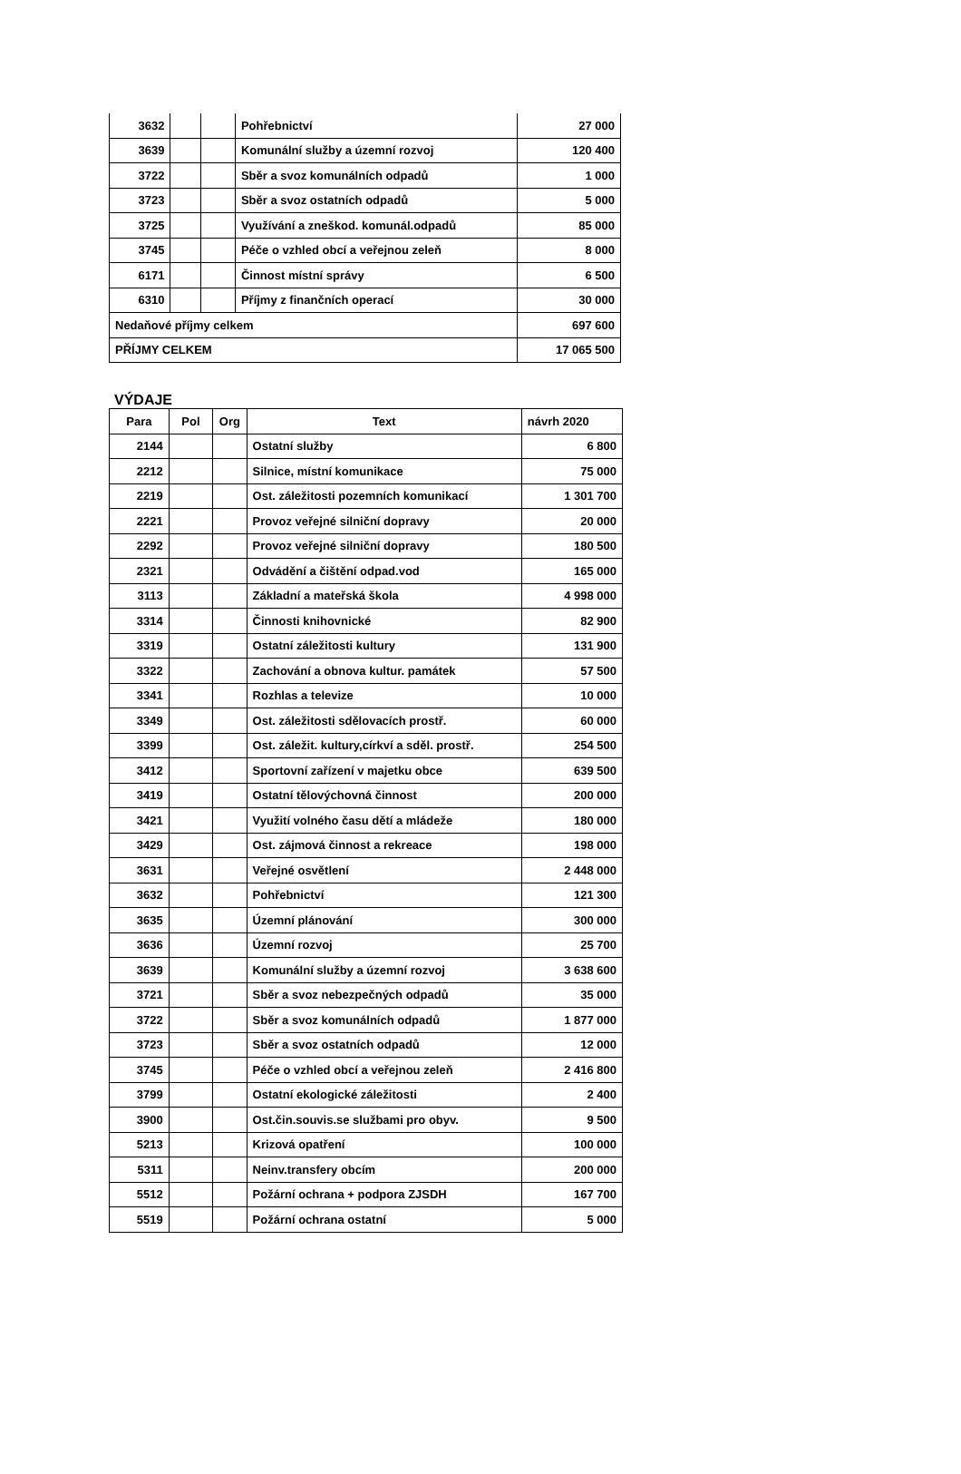| 3632 | | | Pohřebnictví | 27 000 |
| 3639 | | | Komunální služby a územní rozvoj | 120 400 |
| 3722 | | | Sběr a svoz komunálních odpadů | 1 000 |
| 3723 | | | Sběr a svoz ostatních odpadů | 5 000 |
| 3725 | | | Využívání a zneškod. komunál.odpadů | 85 000 |
| 3745 | | | Péče o vzhled obcí a veřejnou zeleň | 8 000 |
| 6171 | | | Činnost místní správy | 6 500 |
| 6310 | | | Příjmy z finančních operací | 30 000 |
| Nedaňové příjmy celkem | | | | 697 600 |
| PŘÍJMY CELKEM | | | | 17 065 500 |
VÝDAJE
| Para | Pol | Org | Text | návrh 2020 |
| --- | --- | --- | --- | --- |
| 2144 | | | Ostatní služby | 6 800 |
| 2212 | | | Silnice, místní komunikace | 75 000 |
| 2219 | | | Ost. záležitosti pozemních komunikací | 1 301 700 |
| 2221 | | | Provoz veřejné silniční dopravy | 20 000 |
| 2292 | | | Provoz veřejné silniční dopravy | 180 500 |
| 2321 | | | Odvádění a čištění odpad.vod | 165 000 |
| 3113 | | | Základní a mateřská škola | 4 998 000 |
| 3314 | | | Činnosti knihovnické | 82 900 |
| 3319 | | | Ostatní záležitosti kultury | 131 900 |
| 3322 | | | Zachování a obnova kultur. památek | 57 500 |
| 3341 | | | Rozhlas a televize | 10 000 |
| 3349 | | | Ost. záležitosti sdělovacích prostř. | 60 000 |
| 3399 | | | Ost. záležit. kultury,církví a sděl. prostř. | 254 500 |
| 3412 | | | Sportovní zařízení v majetku obce | 639 500 |
| 3419 | | | Ostatní tělovýchovná činnost | 200 000 |
| 3421 | | | Využití volného času dětí a mládeže | 180 000 |
| 3429 | | | Ost. zájmová činnost a rekreace | 198 000 |
| 3631 | | | Veřejné osvětlení | 2 448 000 |
| 3632 | | | Pohřebnictví | 121 300 |
| 3635 | | | Územní plánování | 300 000 |
| 3636 | | | Územní rozvoj | 25 700 |
| 3639 | | | Komunální služby a územní rozvoj | 3 638 600 |
| 3721 | | | Sběr a svoz nebezpečných odpadů | 35 000 |
| 3722 | | | Sběr a svoz komunálních odpadů | 1 877 000 |
| 3723 | | | Sběr a svoz ostatních odpadů | 12 000 |
| 3745 | | | Péče o vzhled obcí a veřejnou zeleň | 2 416 800 |
| 3799 | | | Ostatní ekologické záležitosti | 2 400 |
| 3900 | | | Ost.čin.souvis.se službami pro obyv. | 9 500 |
| 5213 | | | Krizová opatření | 100 000 |
| 5311 | | | Neinv.transfery obcím | 200 000 |
| 5512 | | | Požární ochrana + podpora ZJSDH | 167 700 |
| 5519 | | | Požární ochrana ostatní | 5 000 |